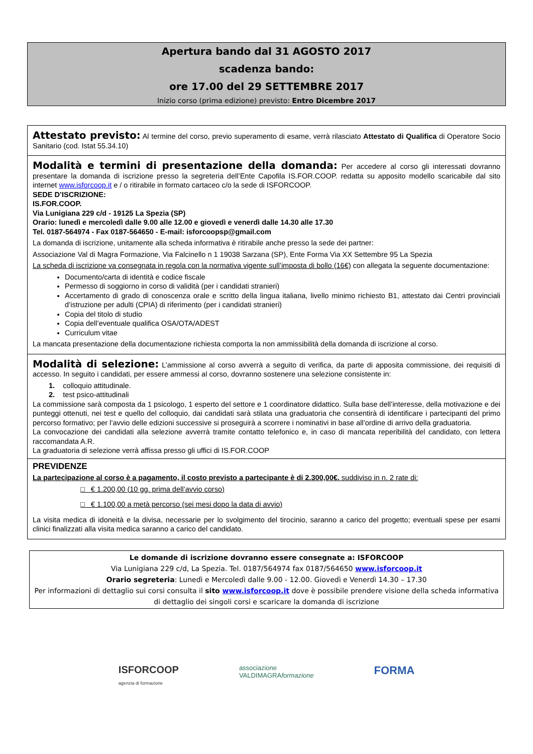Apertura bando dal 31 AGOSTO 2017
scadenza bando:
ore 17.00 del 29 SETTEMBRE 2017
Inizio corso (prima edizione) previsto: Entro Dicembre 2017
Attestato previsto: Al termine del corso, previo superamento di esame, verrà rilasciato Attestato di Qualifica di Operatore Socio Sanitario (cod. Istat 55.34.10)
Modalità e termini di presentazione della domanda: Per accedere al corso gli interessati dovranno presentare la domanda di iscrizione presso la segreteria dell’Ente Capofila IS.FOR.COOP. redatta su apposito modello scaricabile dal sito internet www.isforcoop.it e / o ritirabile in formato cartaceo c/o la sede di ISFORCOOP.
SEDE D’ISCRIZIONE:
IS.FOR.COOP.
Via Lunigiana 229 c/d - 19125 La Spezia (SP)
Orario: lunedì e mercoledì dalle 9.00 alle 12.00 e giovedì e venerdì dalle 14.30 alle 17.30
Tel. 0187-564974 - Fax 0187-564650 - E-mail: isforcoopsp@gmail.com
La domanda di iscrizione, unitamente alla scheda informativa è ritirabile anche presso la sede dei partner:
Associazione Val di Magra Formazione, Via Falcinello n 1 19038 Sarzana (SP), Ente Forma Via XX Settembre 95 La Spezia
La scheda di iscrizione va consegnata in regola con la normativa vigente sull’imposta di bollo (16€) con allegata la seguente documentazione:
Documento/carta di identità e codice fiscale
Permesso di soggiorno in corso di validità (per i candidati stranieri)
Accertamento di grado di conoscenza orale e scritto della lingua italiana, livello minimo richiesto B1, attestato dai Centri provinciali d’istruzione per adulti (CPIA) di riferimento (per i candidati stranieri)
Copia del titolo di studio
Copia dell’eventuale qualifica OSA/OTA/ADEST
Curriculum vitae
La mancata presentazione della documentazione richiesta comporta la non ammissibilità della domanda di iscrizione al corso.
Modalità di selezione: L’ammissione al corso avverrà a seguito di verifica, da parte di apposita commissione, dei requisiti di accesso. In seguito i candidati, per essere ammessi al corso, dovranno sostenere una selezione consistente in:
1. colloquio attitudinale.
2. test psico-attitudinali
La commissione sarà composta da 1 psicologo, 1 esperto del settore e 1 coordinatore didattico. Sulla base dell’interesse, della motivazione e dei punteggi ottenuti, nei test e quello del colloquio, dai candidati sarà stilata una graduatoria che consentirà di identificare i partecipanti del primo percorso formativo; per l’avvio delle edizioni successive si proseguirà a scorrere i nominativi in base all’ordine di arrivo della graduatoria.
La convocazione dei candidati alla selezione avverrà tramite contatto telefonico e, in caso di mancata reperibilità del candidato, con lettera raccomandata A.R.
La graduatoria di selezione verrà affissa presso gli uffici di IS.FOR.COOP
PREVIDENZE
La partecipazione al corso è a pagamento, il costo previsto a partecipante è di 2.300,00€. suddiviso in n. 2 rate di:
□ € 1.200,00 (10 gg. prima dell’avvio corso)
□ € 1.100,00 a metà percorso (sei mesi dopo la data di avvio)
La visita medica di idoneità e la divisa, necessarie per lo svolgimento del tirocinio, saranno a carico del progetto; eventuali spese per esami clinici finalizzati alla visita medica saranno a carico del candidato.
Le domande di iscrizione dovranno essere consegnate a: ISFORCOOP
Via Lunigiana 229 c/d, La Spezia. Tel. 0187/564974 fax 0187/564650 www.isforcoop.it
Orario segreteria: Lunedì e Mercoledì dalle 9.00 - 12.00. Giovedì e Venerdì 14.30 – 17.30
Per informazioni di dettaglio sui corsi consulta il sito www.isforcoop.it dove è possibile prendere visione della scheda informativa di dettaglio dei singoli corsi e scaricare la domanda di iscrizione
ISFORCOOP
agenzia di formazione
associazione
VALDIMAGRAformazione
FORMA